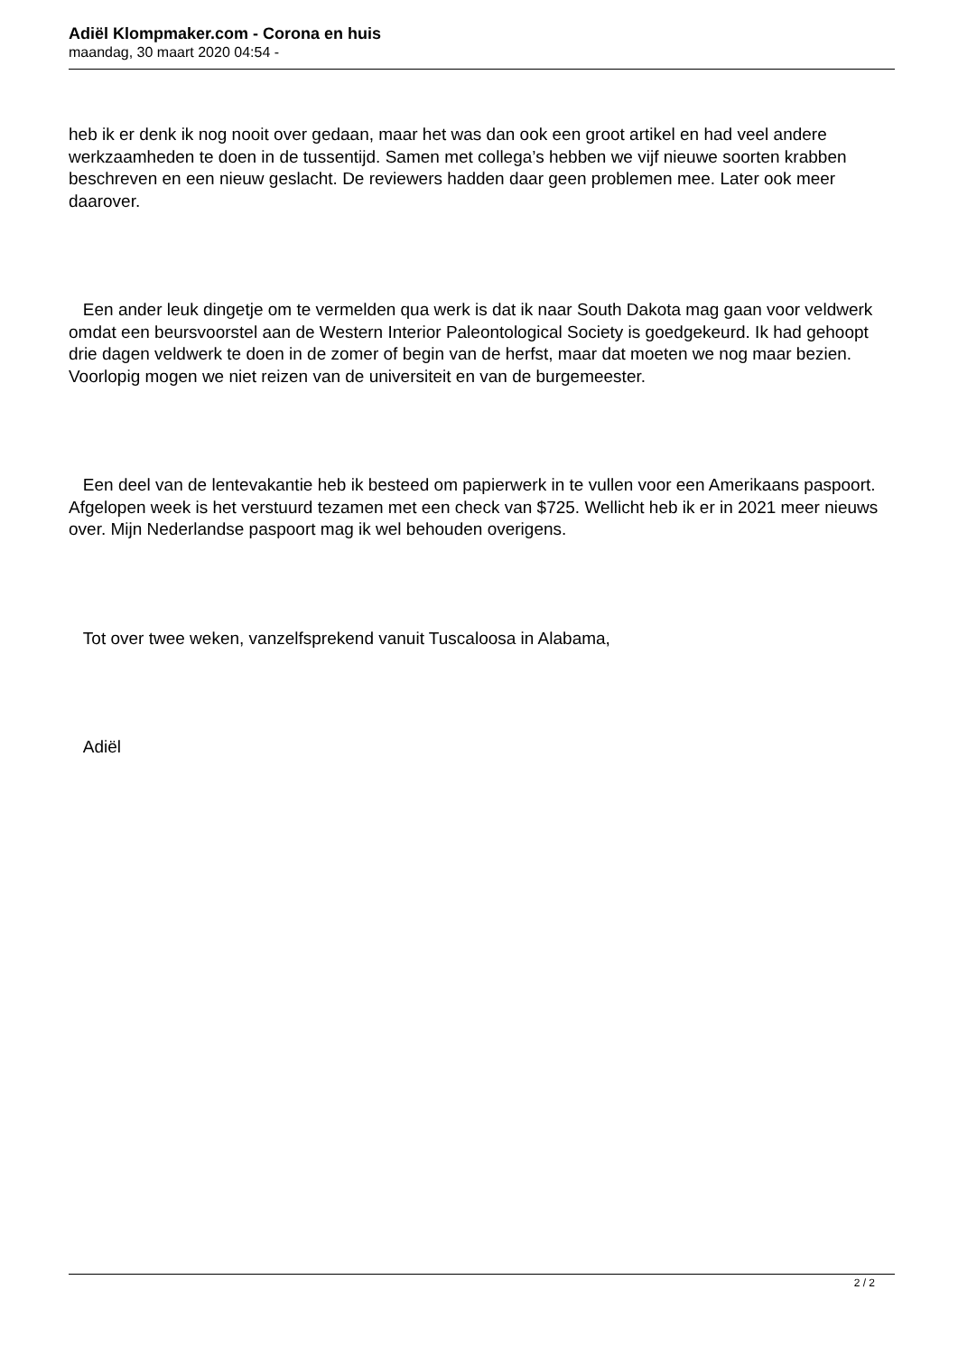Adiël Klompmaker.com - Corona en huis
maandag, 30 maart 2020 04:54 -
heb ik er denk ik nog nooit over gedaan, maar het was dan ook een groot artikel en had veel andere werkzaamheden te doen in de tussentijd. Samen met collega’s hebben we vijf nieuwe soorten krabben beschreven en een nieuw geslacht. De reviewers hadden daar geen problemen mee. Later ook meer daarover.
Een ander leuk dingetje om te vermelden qua werk is dat ik naar South Dakota mag gaan voor veldwerk omdat een beursvoorstel aan de Western Interior Paleontological Society is goedgekeurd. Ik had gehoopt drie dagen veldwerk te doen in de zomer of begin van de herfst, maar dat moeten we nog maar bezien. Voorlopig mogen we niet reizen van de universiteit en van de burgemeester.
Een deel van de lentevakantie heb ik besteed om papierwerk in te vullen voor een Amerikaans paspoort. Afgelopen week is het verstuurd tezamen met een check van $725. Wellicht heb ik er in 2021 meer nieuws over. Mijn Nederlandse paspoort mag ik wel behouden overigens.
Tot over twee weken, vanzelfsprekend vanuit Tuscaloosa in Alabama,
Adiël
2 / 2